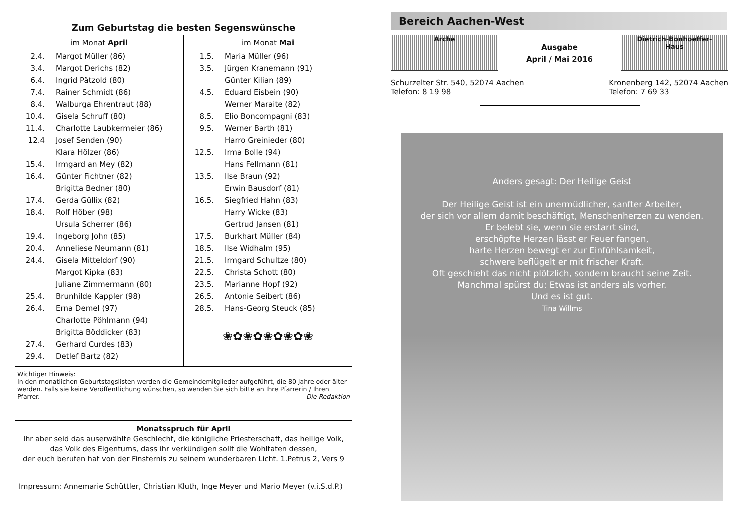Zum Geburtstag die besten Segenswünsche
im Monat April
| 2.4. | Margot Müller (86) |
| 3.4. | Margot Derichs (82) |
| 6.4. | Ingrid Pätzold (80) |
| 7.4. | Rainer Schmidt (86) |
| 8.4. | Walburga Ehrentraut (88) |
| 10.4. | Gisela Schruff (80) |
| 11.4. | Charlotte Laubkermeier (86) |
| 12.4 | Josef Senden (90) |
| | Klara Hölzer (86) |
| 15.4. | Irmgard an Mey (82) |
| 16.4. | Günter Fichtner (82) |
| | Brigitta Bedner (80) |
| 17.4. | Gerda Güllix (82) |
| 18.4. | Rolf Höber (98) |
| | Ursula Scherrer (86) |
| 19.4. | Ingeborg John (85) |
| 20.4. | Anneliese Neumann (81) |
| 24.4. | Gisela Mitteldorf (90) |
| | Margot Kipka (83) |
| | Juliane Zimmermann (80) |
| 25.4. | Brunhilde Kappler (98) |
| 26.4. | Erna Demel (97) |
| | Charlotte Pöhlmann (94) |
| | Brigitta Böddicker (83) |
| 27.4. | Gerhard Curdes (83) |
| 29.4. | Detlef Bartz (82) |
im Monat Mai
| 1.5. | Maria Müller (96) |
| 3.5. | Jürgen Kranemann (91) |
| | Günter Kilian (89) |
| 4.5. | Eduard Eisbein (90) |
| | Werner Maraite (82) |
| 8.5. | Elio Boncompagni (83) |
| 9.5. | Werner Barth (81) |
| | Harro Greinieder (80) |
| 12.5. | Irma Bolle (94) |
| | Hans Fellmann (81) |
| 13.5. | Ilse Braun (92) |
| | Erwin Bausdorf (81) |
| 16.5. | Siegfried Hahn (83) |
| | Harry Wicke (83) |
| | Gertrud Jansen (81) |
| 17.5. | Burkhart Müller (84) |
| 18.5. | Ilse Widhalm (95) |
| 21.5. | Irmgard Schultze (80) |
| 22.5. | Christa Schott (80) |
| 23.5. | Marianne Hopf (92) |
| 26.5. | Antonie Seibert (86) |
| 28.5. | Hans-Georg Steuck (85) |
❀✿❀✿❀✿❀✿❀
Wichtiger Hinweis:
In den monatlichen Geburtstagslisten werden die Gemeindemitglieder aufgeführt, die 80 Jahre oder älter werden. Falls sie keine Veröffentlichung wünschen, so wenden Sie sich bitte an Ihre Pfarrerin / Ihren Pfarrer. Die Redaktion
Monatsspruch für April
Ihr aber seid das auserwählte Geschlecht, die königliche Priesterschaft, das heilige Volk,
das Volk des Eigentums, dass ihr verkündigen sollt die Wohltaten dessen,
der euch berufen hat von der Finsternis zu seinem wunderbaren Licht. 1.Petrus 2, Vers 9
Impressum: Annemarie Schüttler, Christian Kluth, Inge Meyer und Mario Meyer (v.i.S.d.P.)
Bereich Aachen-West
Arche
Ausgabe
April / Mai 2016
Dietrich-Bonhoeffer-
Haus
Schurzelter Str. 540, 52074 Aachen
Telefon: 8 19 98
Kronenberg 142, 52074 Aachen
Telefon: 7 69 33
Anders gesagt: Der Heilige Geist
Der Heilige Geist ist ein unermüdlicher, sanfter Arbeiter,
der sich vor allem damit beschäftigt, Menschenherzen zu wenden.
Er belebt sie, wenn sie erstarrt sind,
erschöpfte Herzen lässt er Feuer fangen,
harte Herzen bewegt er zur Einfühlsamkeit,
schwere beflügelt er mit frischer Kraft.
Oft geschieht das nicht plötzlich, sondern braucht seine Zeit.
Manchmal spürst du: Etwas ist anders als vorher.
Und es ist gut.
Tina Willms